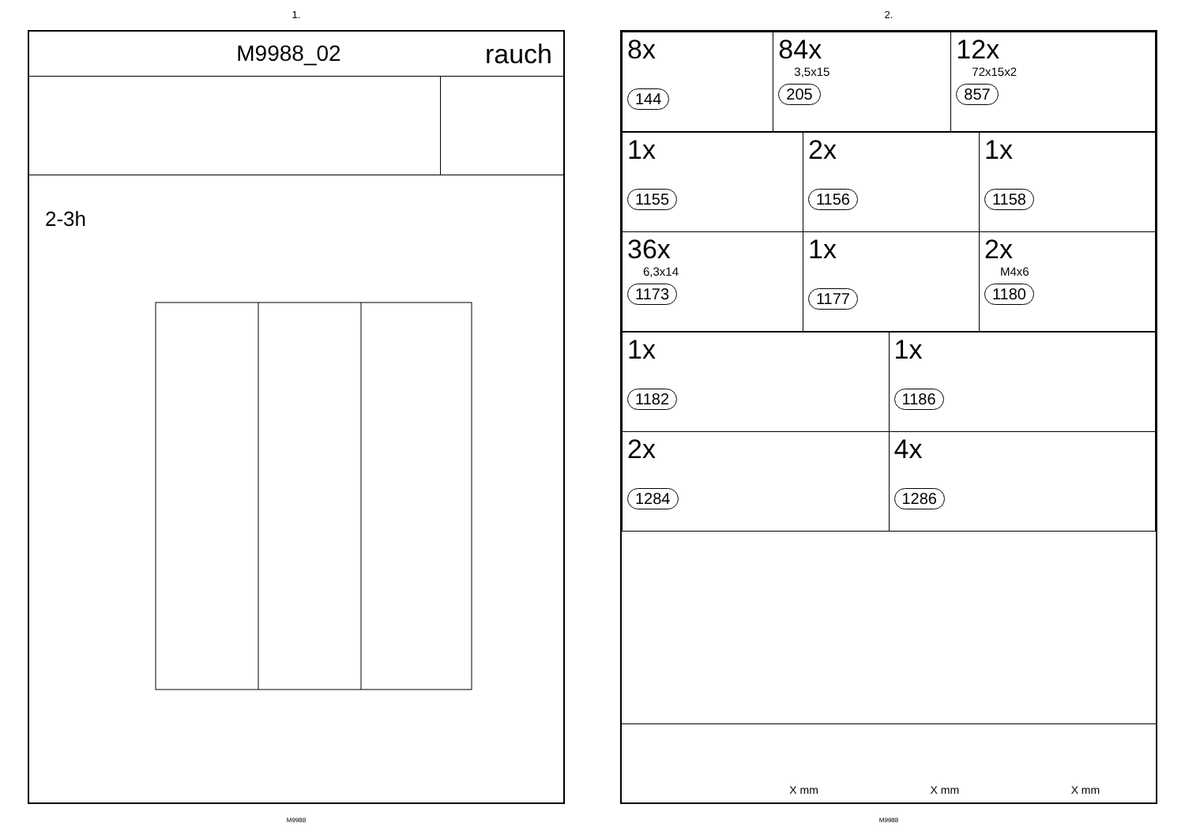1.
M9988_02
rauch
2-3h
M9988
2.
| 8x 144 | 84x 3,5x15 205 | 12x 72x15x2 857 |
| 1x 1155 | 2x 1156 | 1x 1158 |
| 36x 6,3x14 1173 | 1x 1177 | 2x M4x6 1180 |
| 1x 1182 | 1x 1186 |
| 2x 1284 | 4x 1286 |
X mm X mm X mm
M9988